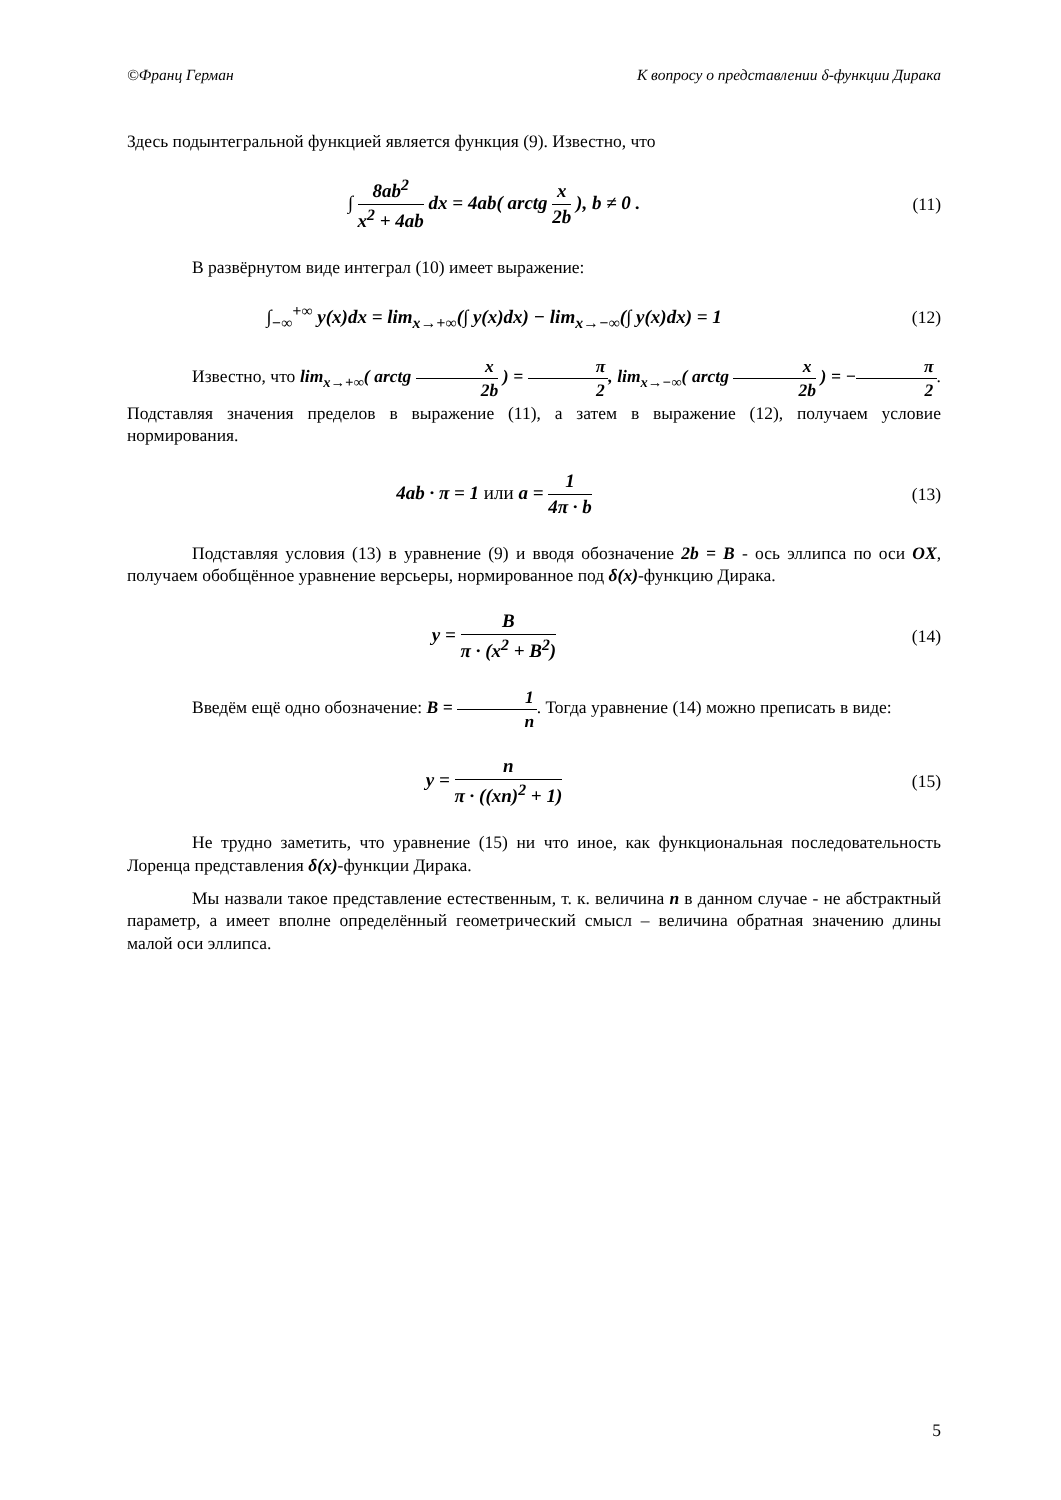©Франц Герман К вопросу о представлении δ-функции Дирака
Здесь подынтегральной функцией является функция (9). Известно, что
∫ 8ab<sup>2</sup> x<sup>2</sup> + 4ab dx = 4ab( arctg x 2b ), b ≠ 0 .
(11)
В развёрнутом виде интеграл (10) имеет выражение:
∫<sub>−∞</sub><sup>+∞</sup> y(x)dx = lim<sub>x→+∞</sub>(∫ y(x)dx) − lim<sub>x→−∞</sub>(∫ y(x)dx) = 1
(12)
Известно, что lim<sub>x→+∞</sub>( arctg x 2b ) = π 2, lim<sub>x→−∞</sub>( arctg x 2b ) = −π 2. Подставляя значения пределов в выражение (11), а затем в выражение (12), получаем условие нормирования.
4ab · π = 1 или a = 1 4π · b (13)
Подставляя условия (13) в уравнение (9) и вводя обозначение 2b = B - ось эллипса по оси OX, получаем обобщённое уравнение версьеры, нормированное под δ(x)-функцию Дирака.
y = B π · (x<sup>2</sup> + B<sup>2</sup>) (14)
Введём ещё одно обозначение: B = 1 n. Тогда уравнение (14) можно преписать в виде:
y = n π · ((xn)<sup>2</sup> + 1) (15)
Не трудно заметить, что уравнение (15) ни что иное, как функциональная последовательность Лоренца представления δ(x)-функции Дирака.
Мы назвали такое представление естественным, т. к. величина n в данном случае - не абстрактный параметр, а имеет вполне определённый геометрический смысл – величина обратная значению длины малой оси эллипса.
5